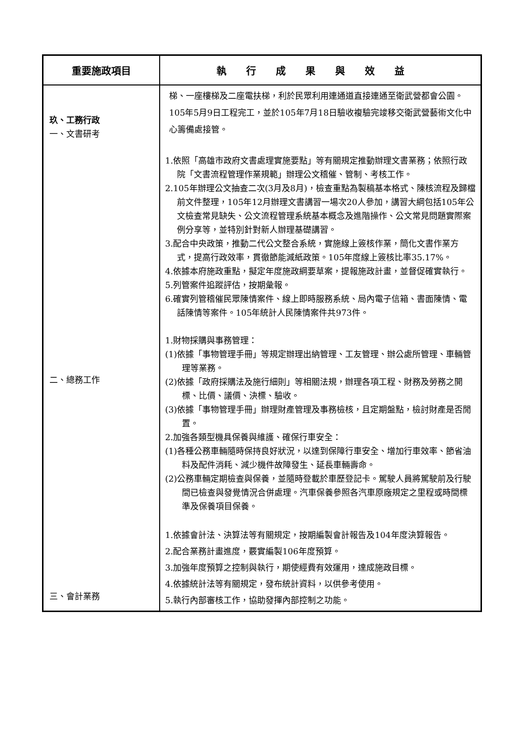| 重要施政項目 | 執行成果與效益 |
| --- | --- |
| 玖、工務行政 一、文書研考 二、總務工作 三、會計業務 | 梯、一座樓梯及二座電扶梯，利於民眾利用連通道直接連通至衛武營都會公園。105年5月9日工程完工，並於105年7月18日驗收複驗完竣移交衛武營藝術文化中心籌備處接管。 1.依照「高雄市政府文書處理實施要點」等有關規定推動辦理文書業務；依照行政院「文書流程管理作業規範」辦理公文稽催、管制、考核工作。 2.105年辦理公文抽查二次(3月及8月)，檢查重點為製稿基本格式、陳核流程及歸檔前文件整理，105年12月辦理文書講習一場次20人參加，講習大綱包括105年公文檢查常見缺失、公文流程管理系統基本概念及進階操作、公文常見問題實際案例分享等，並特別針對新人辦理基礎講習。 3.配合中央政策，推動二代公文整合系統，實施線上簽核作業，簡化文書作業方式，提高行政效率，貫徹節能減紙政策。105年度線上簽核比率35.17%。 4.依據本府施政重點，擬定年度施政綱要草案，提報施政計畫，並督促確實執行。 5.列管案件追蹤評估，按期彙報。 6.確實列管稽催民眾陳情案件、線上即時服務系統、局內電子信箱、書面陳情、電話陳情等案件。105年統計人民陳情案件共973件。 1.財物採購與事務管理： (1)依據「事物管理手冊」等規定辦理出納管理、工友管理、辦公處所管理、車輛管理等業務。 (2)依據「政府採購法及施行細則」等相關法規，辦理各項工程、財務及勞務之開標、比價、議價、決標、驗收。 (3)依據「事物管理手冊」辦理財產管理及事務檢核，且定期盤點，檢討財產是否閒置。 2.加強各類型機具保養與維護、確保行車安全： (1)各種公務車輛隨時保持良好狀況，以達到保障行車安全、增加行車效率、節省油料及配件消耗、減少機件故障發生、延長車輛壽命。 (2)公務車輛定期檢查與保養，並隨時登載於車歷登記卡。駕駛人員將駕駛前及行駛間已檢查與發覺情況合併處理。汽車保養參照各汽車原廠規定之里程或時間標準及保養項目保養。 1.依據會計法、決算法等有關規定，按期編製會計報告及104年度決算報告。 2.配合業務計畫進度，覈實編製106年度預算。 3.加強年度預算之控制與執行，期使經費有效運用，達成施政目標。 4.依據統計法等有關規定，發布統計資料，以供參考使用。 5.執行內部審核工作，協助發揮內部控制之功能。 |